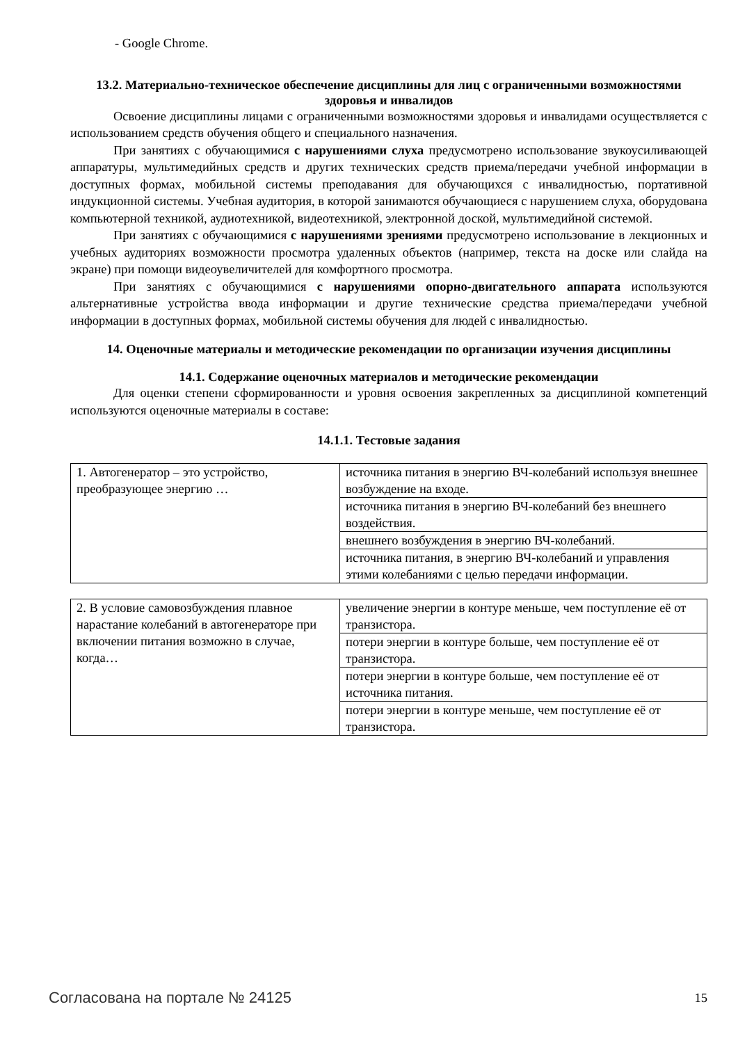- Google Chrome.
13.2. Материально-техническое обеспечение дисциплины для лиц с ограниченными возможностями здоровья и инвалидов
Освоение дисциплины лицами с ограниченными возможностями здоровья и инвалидами осуществляется с использованием средств обучения общего и специального назначения.
При занятиях с обучающимися с нарушениями слуха предусмотрено использование звукоусиливающей аппаратуры, мультимедийных средств и других технических средств приема/передачи учебной информации в доступных формах, мобильной системы преподавания для обучающихся с инвалидностью, портативной индукционной системы. Учебная аудитория, в которой занимаются обучающиеся с нарушением слуха, оборудована компьютерной техникой, аудиотехникой, видеотехникой, электронной доской, мультимедийной системой.
При занятиях с обучающимися с нарушениями зрениями предусмотрено использование в лекционных и учебных аудиториях возможности просмотра удаленных объектов (например, текста на доске или слайда на экране) при помощи видеоувеличителей для комфортного просмотра.
При занятиях с обучающимися с нарушениями опорно-двигательного аппарата используются альтернативные устройства ввода информации и другие технические средства приема/передачи учебной информации в доступных формах, мобильной системы обучения для людей с инвалидностью.
14. Оценочные материалы и методические рекомендации по организации изучения дисциплины
14.1. Содержание оценочных материалов и методические рекомендации
Для оценки степени сформированности и уровня освоения закрепленных за дисциплиной компетенций используются оценочные материалы в составе:
14.1.1. Тестовые задания
| 1. Автогенератор – это устройство, преобразующее энергию … | источника питания в энергию ВЧ-колебаний используя внешнее возбуждение на входе. |
| | источника питания в энергию ВЧ-колебаний без внешнего воздействия. |
| | внешнего возбуждения в энергию ВЧ-колебаний. |
| | источника питания, в энергию ВЧ-колебаний и управления этими колебаниями с целью передачи информации. |
| 2. В условие самовозбуждения плавное нарастание колебаний в автогенераторе при включении питания возможно в случае, когда… | увеличение энергии в контуре меньше, чем поступление её от транзистора. |
| | потери энергии в контуре больше, чем поступление её от транзистора. |
| | потери энергии в контуре больше, чем поступление её от источника питания. |
| | потери энергии в контуре меньше, чем поступление её от транзистора. |
Согласована на портале № 24125 15